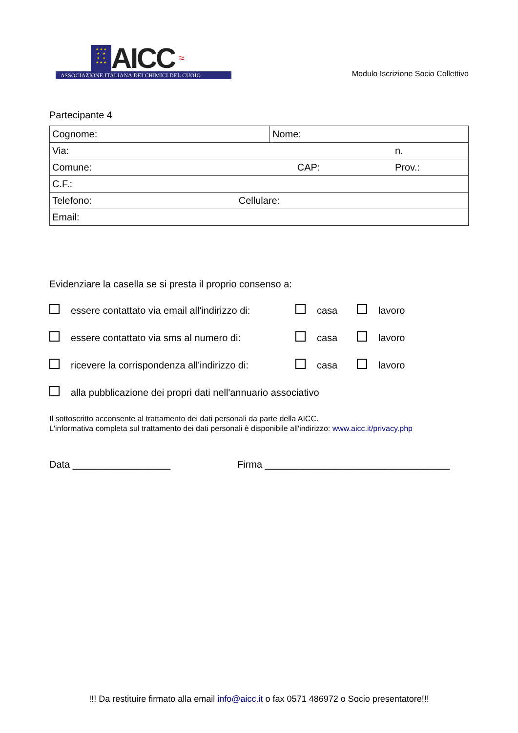★ ★ ★
★ ★
★ ★
★ ★ ★
AICC ≈
ASSOCIAZIONE ITALIANA DEI CHIMICI DEL CUOIO
Modulo Iscrizione Socio Collettivo
Partecipante 4
| Cognome: | Nome: | |
| Via: | | n. |
| Comune: CAP: | | Prov.: |
| C.F.: | | |
| Telefono: Cellulare: | | |
| Email: | | |
Evidenziare la casella se si presta il proprio consenso a:
essere contattato via email all'indirizzo di: casa lavoro
essere contattato via sms al numero di: casa lavoro
ricevere la corrispondenza all'indirizzo di: casa lavoro
alla pubblicazione dei propri dati nell'annuario associativo
Il sottoscritto acconsente al trattamento dei dati personali da parte della AICC.
L'informativa completa sul trattamento dei dati personali è disponibile all'indirizzo: www.aicc.it/privacy.php
Data __________________ Firma __________________________________
!!! Da restituire firmato alla email info@aicc.it o fax 0571 486972 o Socio presentatore!!!